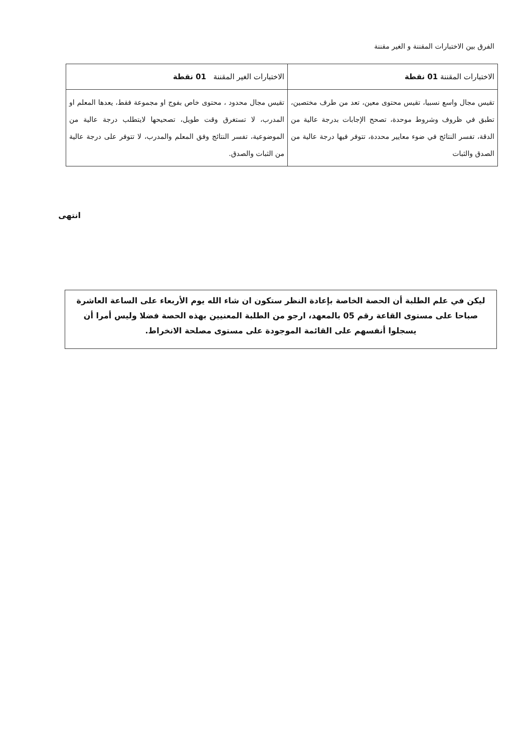الفرق بين الاختبارات المقننة و الغير مقننة
| الاختبارات المقننة 01 نقطة | الاختبارات الغير المقننة 01 نقطة |
| --- | --- |
| تقيس مجال واسع نسبيا، تقيس محتوى معين، تعد من طرف مختصين، تطبق في ظروف وشروط موحدة، تصحح الإجابات بدرجة عالية من الدقة، تفسر النتائج في ضوء معايير محددة، تتوفر فيها درجة عالية من الصدق والثبات | تقيس مجال محدود ، محتوى خاص بفوج او مجموعة فقط، يعدها المعلم او المدرب، لا تستغرق وقت طويل، تصحيحها لايتطلب درجة عالية من الموضوعية، تفسر النتائج وفق المعلم والمدرب، لا تتوفر على درجة عالية من الثبات والصدق. |
انتهى
ليكن في علم الطلبة أن الحصة الخاصة بإعادة النظر ستكون ان شاء الله يوم الأربعاء على الساعة العاشرة صباحا على مستوى القاعة رقم 05 بالمعهد، ارجو من الطلبة المعنيين بهذه الحصة فضلا وليس أمرا أن يسجلوا أنفسهم على القائمة الموجودة على مستوى مصلحة الانخراط.